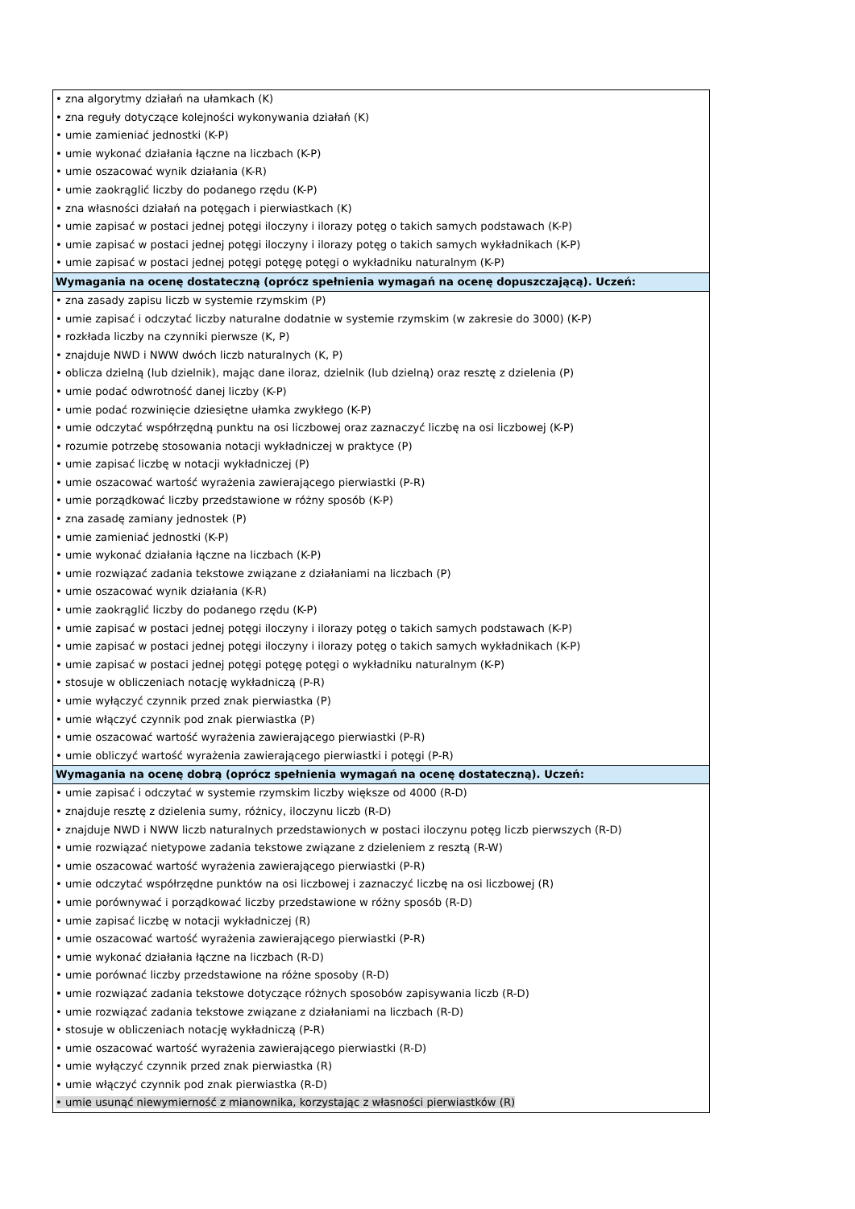| • zna algorytmy działań na ułamkach (K) • zna reguły dotyczące kolejności wykonywania działań (K) • umie zamieniać jednostki (K-P) • umie wykonać działania łączne na liczbach (K-P) • umie oszacować wynik działania (K-R) • umie zaokrąglić liczby do podanego rzędu (K-P) • zna własności działań na potęgach i pierwiastkach (K) • umie zapisać w postaci jednej potęgi iloczyny i ilorazy potęg o takich samych podstawach (K-P) • umie zapisać w postaci jednej potęgi iloczyny i ilorazy potęg o takich samych wykładnikach (K-P) • umie zapisać w postaci jednej potęgi potęgę potęgi o wykładniku naturalnym (K-P) |
| Wymagania na ocenę dostateczną (oprócz spełnienia wymagań na ocenę dopuszczającą). Uczeń: |
| • zna zasady zapisu liczb w systemie rzymskim (P) • umie zapisać i odczytać liczby naturalne dodatnie w systemie rzymskim (w zakresie do 3000) (K-P) • rozkłada liczby na czynniki pierwsze (K, P) • znajduje NWD i NWW dwóch liczb naturalnych (K, P) • oblicza dzielną (lub dzielnik), mając dane iloraz, dzielnik (lub dzielną) oraz resztę z dzielenia (P) • umie podać odwrotność danej liczby (K-P) • umie podać rozwinięcie dziesiętne ułamka zwykłego (K-P) • umie odczytać współrzędną punktu na osi liczbowej oraz zaznaczyć liczbę na osi liczbowej (K-P) • rozumie potrzebę stosowania notacji wykładniczej w praktyce (P) • umie zapisać liczbę w notacji wykładniczej (P) • umie oszacować wartość wyrażenia zawierającego pierwiastki (P-R) • umie porządkować liczby przedstawione w różny sposób (K-P) • zna zasadę zamiany jednostek (P) • umie zamieniać jednostki (K-P) • umie wykonać działania łączne na liczbach (K-P) • umie rozwiązać zadania tekstowe związane z działaniami na liczbach (P) • umie oszacować wynik działania (K-R) • umie zaokrąglić liczby do podanego rzędu (K-P) • umie zapisać w postaci jednej potęgi iloczyny i ilorazy potęg o takich samych podstawach (K-P) • umie zapisać w postaci jednej potęgi iloczyny i ilorazy potęg o takich samych wykładnikach (K-P) • umie zapisać w postaci jednej potęgi potęgę potęgi o wykładniku naturalnym (K-P) • stosuje w obliczeniach notację wykładniczą (P-R) • umie wyłączyć czynnik przed znak pierwiastka (P) • umie włączyć czynnik pod znak pierwiastka (P) • umie oszacować wartość wyrażenia zawierającego pierwiastki (P-R) • umie obliczyć wartość wyrażenia zawierającego pierwiastki i potęgi (P-R) |
| Wymagania na ocenę dobrą (oprócz spełnienia wymagań na ocenę dostateczną). Uczeń: |
| • umie zapisać i odczytać w systemie rzymskim liczby większe od 4000 (R-D) • znajduje resztę z dzielenia sumy, różnicy, iloczynu liczb (R-D) • znajduje NWD i NWW liczb naturalnych przedstawionych w postaci iloczynu potęg liczb pierwszych (R-D) • umie rozwiązać nietypowe zadania tekstowe związane z dzieleniem z resztą (R-W) • umie oszacować wartość wyrażenia zawierającego pierwiastki (P-R) • umie odczytać współrzędne punktów na osi liczbowej i zaznaczyć liczbę na osi liczbowej (R) • umie porównywać i porządkować liczby przedstawione w różny sposób (R-D) • umie zapisać liczbę w notacji wykładniczej (R) • umie oszacować wartość wyrażenia zawierającego pierwiastki (P-R) • umie wykonać działania łączne na liczbach (R-D) • umie porównać liczby przedstawione na różne sposoby (R-D) • umie rozwiązać zadania tekstowe dotyczące różnych sposobów zapisywania liczb (R-D) • umie rozwiązać zadania tekstowe związane z działaniami na liczbach (R-D) • stosuje w obliczeniach notację wykładniczą (P-R) • umie oszacować wartość wyrażenia zawierającego pierwiastki (R-D) • umie wyłączyć czynnik przed znak pierwiastka (R) • umie włączyć czynnik pod znak pierwiastka (R-D) • umie usunąć niewymierność z mianownika, korzystając z własności pierwiastków (R) |